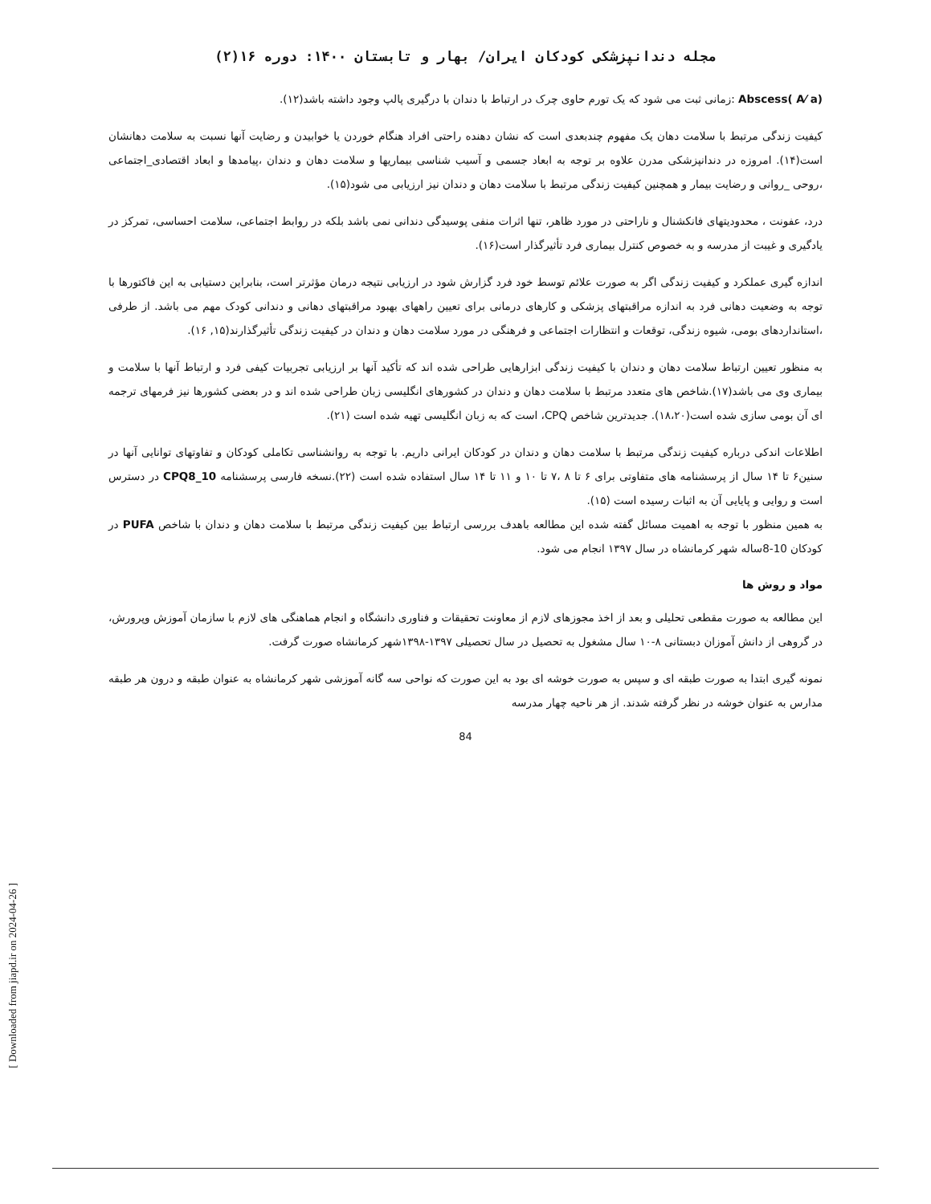مجله دندانپزشکی کودکان ایران/ بهار و تابستان ۱۴۰۰: دوره ۱۶(۲)
Abscess( A⁄ a) :زمانی ثبت می شود که یک تورم حاوی چرک در ارتباط با دندان با درگیری پالپ وجود داشته باشد(۱۲).
کیفیت زندگی مرتبط با سلامت دهان یک مفهوم چندبعدی است که نشان دهنده راحتی افراد هنگام خوردن یا خوابیدن و رضایت آنها نسبت به سلامت دهانشان است(۱۴). امروزه در دندانپزشکی مدرن علاوه بر توجه به ابعاد جسمی و آسیب شناسی بیماریها و سلامت دهان و دندان ،پیامدها و ابعاد اقتصادی_اجتماعی ،روحی _روانی و رضایت بیمار و همچنین کیفیت زندگی مرتبط با سلامت دهان و دندان نیز ارزیابی می شود(۱۵).
درد، عفونت ، محدودیتهای فانکشنال و ناراحتی در مورد ظاهر، تنها اثرات منفی پوسیدگی دندانی نمی باشد بلکه در روابط اجتماعی، سلامت احساسی، تمرکز در یادگیری و غیبت از مدرسه و به خصوص کنترل بیماری فرد تأثیرگذار است(۱۶).
اندازه گیری عملکرد و کیفیت زندگی اگر به صورت علائم توسط خود فرد گزارش شود در ارزیابی نتیجه درمان مؤثرتر است، بنابراین دستیابی به این فاکتورها با توجه به وضعیت دهانی فرد به اندازه مراقبتهای پزشکی و کارهای درمانی برای تعیین راههای بهبود مراقبتهای دهانی و دندانی کودک مهم می باشد. از طرفی ،استانداردهای بومی، شیوه زندگی، توقعات و انتظارات اجتماعی و فرهنگی در مورد سلامت دهان و دندان در کیفیت زندگی تأثیرگذارند(۱۵, ۱۶).
به منظور تعیین ارتباط سلامت دهان و دندان با کیفیت زندگی ابزارهایی طراحی شده اند که تأکید آنها بر ارزیابی تجربیات کیفی فرد و ارتباط آنها با سلامت و بیماری وی می باشد(۱۷).شاخص های متعدد مرتبط با سلامت دهان و دندان در کشورهای انگلیسی زبان طراحی شده اند و در بعضی کشورها نیز فرمهای ترجمه ای آن بومی سازی شده است(۱۸،۲۰). جدیدترین شاخص CPQ، است که به زبان انگلیسی تهیه شده است (۲۱).
اطلاعات اندکی درباره کیفیت زندگی مرتبط با سلامت دهان و دندان در کودکان ایرانی داریم. با توجه به روانشناسی تکاملی کودکان و تفاوتهای توانایی آنها در سنین۶ تا ۱۴ سال از پرسشنامه های متفاوتی برای ۶ تا ۸ ،۷ تا ۱۰ و ۱۱ تا ۱۴ سال استفاده شده است (۲۲).نسخه فارسی پرسشنامه CPQ8_10 در دسترس است و روایی و پایایی آن به اثبات رسیده است (۱۵).
به همین منظور با توجه به اهمیت مسائل گفته شده این مطالعه باهدف بررسی ارتباط بین کیفیت زندگی مرتبط با سلامت دهان و دندان با شاخص PUFA در کودکان 10-8ساله شهر کرمانشاه در سال ۱۳۹۷ انجام می شود.
مواد و روش ها
این مطالعه به صورت مقطعی تحلیلی و بعد از اخذ مجوزهای لازم از معاونت تحقیقات و فناوری دانشگاه و انجام هماهنگی های لازم با سازمان آموزش وپرورش، در گروهی از دانش آموزان دبستانی ۸-۱۰ سال مشغول به تحصیل در سال تحصیلی ۱۳۹۷-۱۳۹۸شهر کرمانشاه صورت گرفت.
نمونه گیری ابتدا به صورت طبقه ای و سپس به صورت خوشه ای بود به این صورت که نواحی سه گانه آموزشی شهر کرمانشاه به عنوان طبقه و درون هر طبقه مدارس به عنوان خوشه در نظر گرفته شدند. از هر ناحیه چهار مدرسه
84
[ Downloaded from jiapd.ir on 2024-04-26 ]